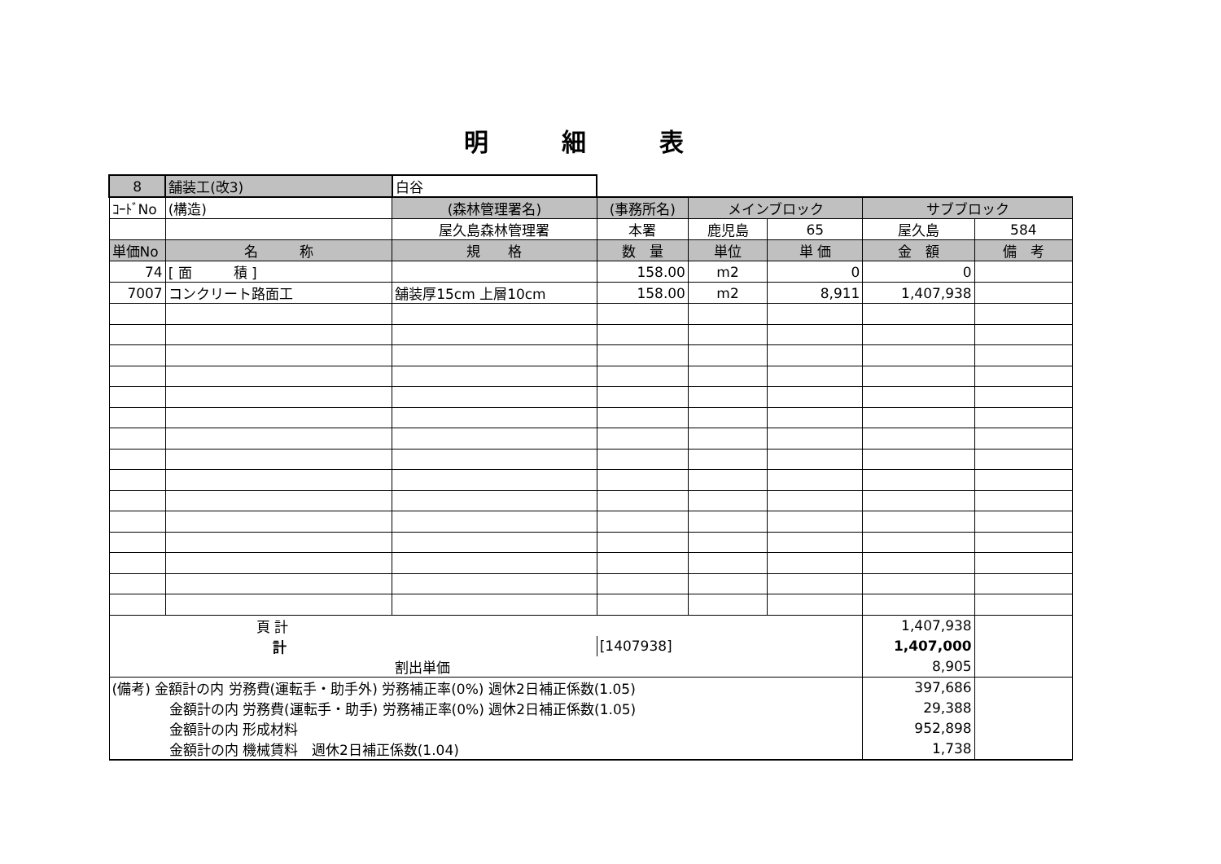明細表
| 8 | 舗装工(改3) | 白谷 | | | | | |
| ｺｰﾄﾞNo | (構造) | (森林管理署名) | (事務所名) | メインブロック | | サブブロック | |
| | | 屋久島森林管理署 | 本署 | 鹿児島 | 65 | 屋久島 | 584 |
| 単価No | 名 称 | 規 格 | 数 量 | 単位 | 単 価 | 金 額 | 備 考 |
| 74 | [ 面 積 ] | | 158.00 | m2 | 0 | 0 | |
| 7007 | コンクリート路面工 | 舗装厚15cm 上層10cm | 158.00 | m2 | 8,911 | 1,407,938 | |
| 頁 計 | | | | | | 1,407,938 | |
| 計 | | | [1407938] | | | 1,407,000 | |
| 割出単価 | | | | | | 8,905 | |
| (備考) 金額計の内 労務費(運転手・助手外) 労務補正率(0%) 週休2日補正係数(1.05) | | | | | | 397,686 | |
| 金額計の内 労務費(運転手・助手) 労務補正率(0%) 週休2日補正係数(1.05) | | | | | | 29,388 | |
| 金額計の内 形成材料 | | | | | | 952,898 | |
| 金額計の内 機械賃料 週休2日補正係数(1.04) | | | | | | 1,738 | |